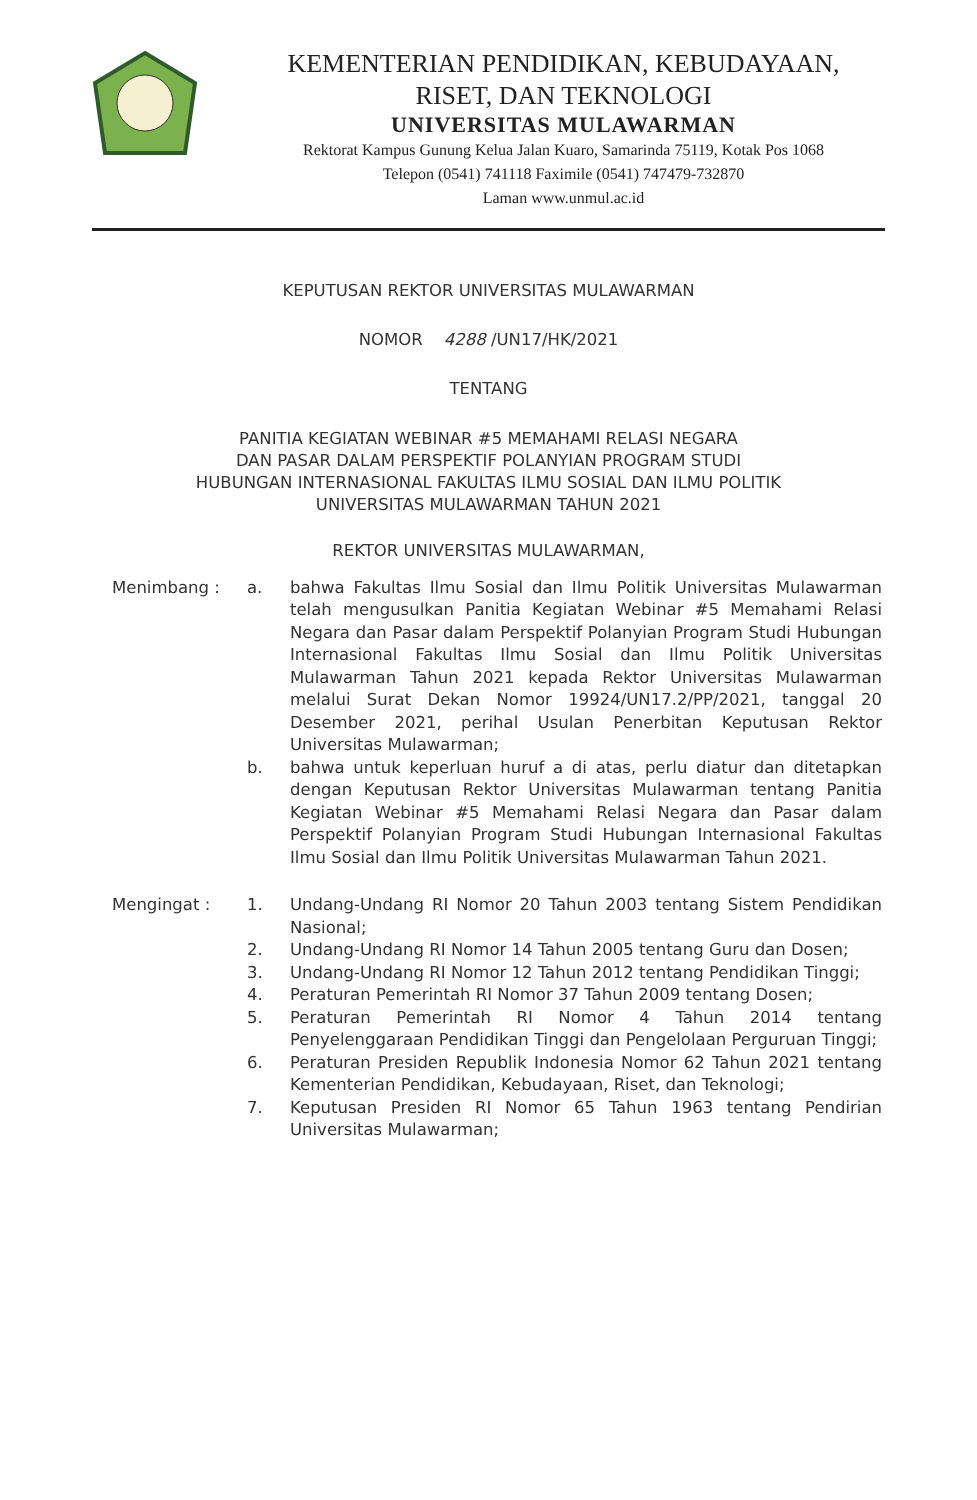KEMENTERIAN PENDIDIKAN, KEBUDAYAAN,
RISET, DAN TEKNOLOGI
UNIVERSITAS MULAWARMAN
Rektorat Kampus Gunung Kelua Jalan Kuaro, Samarinda 75119, Kotak Pos 1068
Telepon (0541) 741118 Faximile (0541) 747479-732870
Laman www.unmul.ac.id
KEPUTUSAN REKTOR UNIVERSITAS MULAWARMAN
NOMOR 4288 /UN17/HK/2021
TENTANG
PANITIA KEGIATAN WEBINAR #5 MEMAHAMI RELASI NEGARA
DAN PASAR DALAM PERSPEKTIF POLANYIAN PROGRAM STUDI
HUBUNGAN INTERNASIONAL FAKULTAS ILMU SOSIAL DAN ILMU POLITIK
UNIVERSITAS MULAWARMAN TAHUN 2021
REKTOR UNIVERSITAS MULAWARMAN,
Menimbang : a. bahwa Fakultas Ilmu Sosial dan Ilmu Politik Universitas Mulawarman telah mengusulkan Panitia Kegiatan Webinar #5 Memahami Relasi Negara dan Pasar dalam Perspektif Polanyian Program Studi Hubungan Internasional Fakultas Ilmu Sosial dan Ilmu Politik Universitas Mulawarman Tahun 2021 kepada Rektor Universitas Mulawarman melalui Surat Dekan Nomor 19924/UN17.2/PP/2021, tanggal 20 Desember 2021, perihal Usulan Penerbitan Keputusan Rektor Universitas Mulawarman;
b. bahwa untuk keperluan huruf a di atas, perlu diatur dan ditetapkan dengan Keputusan Rektor Universitas Mulawarman tentang Panitia Kegiatan Webinar #5 Memahami Relasi Negara dan Pasar dalam Perspektif Polanyian Program Studi Hubungan Internasional Fakultas Ilmu Sosial dan Ilmu Politik Universitas Mulawarman Tahun 2021.
Mengingat : 1. Undang-Undang RI Nomor 20 Tahun 2003 tentang Sistem Pendidikan Nasional;
2. Undang-Undang RI Nomor 14 Tahun 2005 tentang Guru dan Dosen;
3. Undang-Undang RI Nomor 12 Tahun 2012 tentang Pendidikan Tinggi;
4. Peraturan Pemerintah RI Nomor 37 Tahun 2009 tentang Dosen;
5. Peraturan Pemerintah RI Nomor 4 Tahun 2014 tentang Penyelenggaraan Pendidikan Tinggi dan Pengelolaan Perguruan Tinggi;
6. Peraturan Presiden Republik Indonesia Nomor 62 Tahun 2021 tentang Kementerian Pendidikan, Kebudayaan, Riset, dan Teknologi;
7. Keputusan Presiden RI Nomor 65 Tahun 1963 tentang Pendirian Universitas Mulawarman;